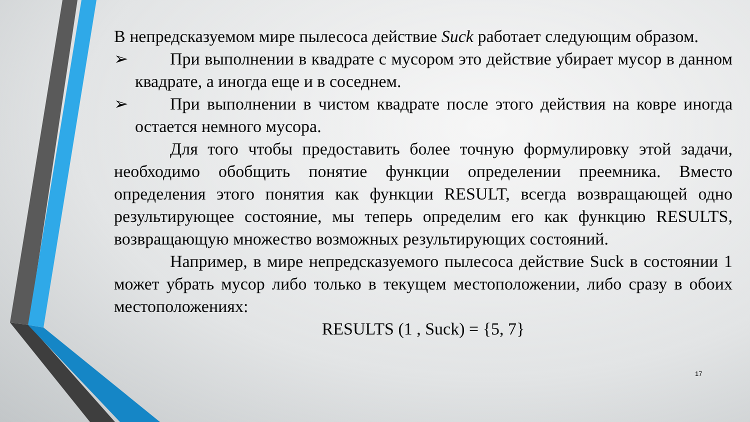В непредсказуемом мире пылесоса действие Suck работает следующим образом.
➢ При выполнении в квадрате с мусором это действие убирает мусор в данном квадрате, а иногда еще и в соседнем.
➢ При выполнении в чистом квадрате после этого действия на ковре иногда остается немного мусора.
Для того чтобы предоставить более точную формулировку этой задачи, необходимо обобщить понятие функции определении преемника. Вместо определения этого понятия как функции RESULT, всегда возвращающей одно результирующее состояние, мы теперь определим его как функцию RESULTS, возвращающую множество возможных результирующих состояний.
Например, в мире непредсказуемого пылесоса действие Suck в состоянии 1 может убрать мусор либо только в текущем местоположении, либо сразу в обоих местоположениях:
RESULTS (1 , Suck) = {5, 7}
17